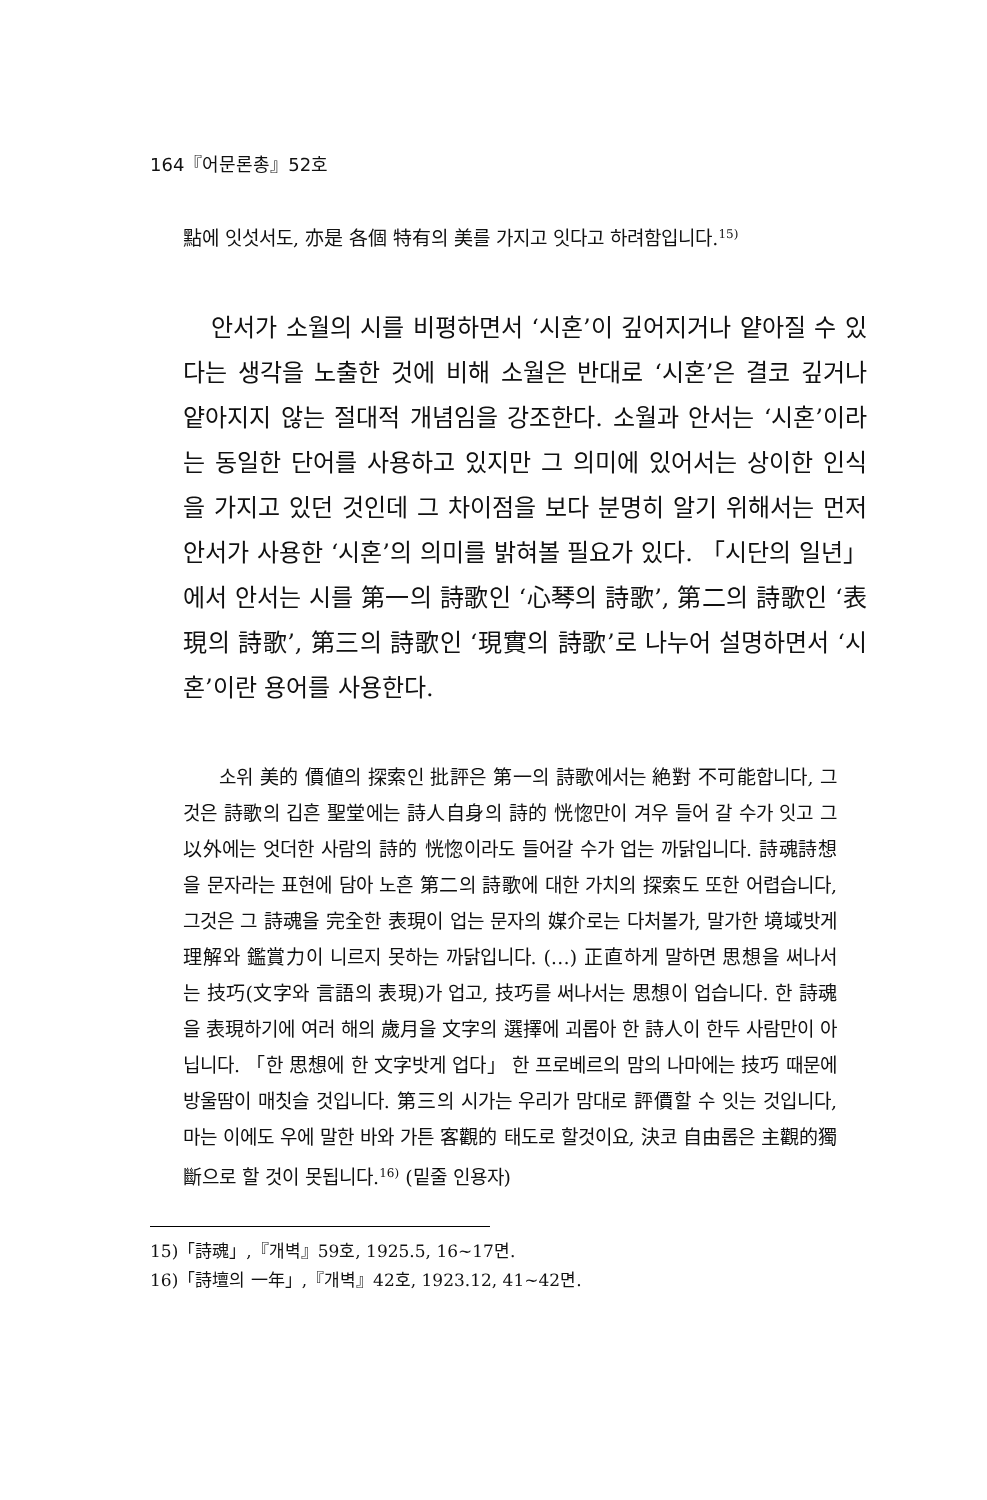164『어문론총』52호
點에 잇섯서도, 亦是 各個 特有의 美를 가지고 잇다고 하려함입니다.<sup>15)</sup>
안서가 소월의 시를 비평하면서 ‘시혼’이 깊어지거나 얕아질 수 있다는 생각을 노출한 것에 비해 소월은 반대로 ‘시혼’은 결코 깊거나 얕아지지 않는 절대적 개념임을 강조한다. 소월과 안서는 ‘시혼’이라는 동일한 단어를 사용하고 있지만 그 의미에 있어서는 상이한 인식을 가지고 있던 것인데 그 차이점을 보다 분명히 알기 위해서는 먼저 안서가 사용한 ‘시혼’의 의미를 밝혀볼 필요가 있다. 「시단의 일년」에서 안서는 시를 第一의 詩歌인 ‘心琴의 詩歌’, 第二의 詩歌인 ‘表現의 詩歌’, 第三의 詩歌인 ‘現實의 詩歌’로 나누어 설명하면서 ‘시혼’이란 용어를 사용한다.
소위 美的 價値의 探索인 批評은 第一의 詩歌에서는 絶對 不可能합니다, 그것은 詩歌의 깁흔 聖堂에는 詩人自身의 詩的 恍惚만이 겨우 들어 갈 수가 잇고 그 以外에는 엇더한 사람의 詩的 恍惚이라도 들어갈 수가 업는 까닭입니다. 詩魂詩想을 문자라는 표현에 담아 노흔 第二의 詩歌에 대한 가치의 探索도 또한 어렵습니다, 그것은 그 詩魂을 完全한 表現이 업는 문자의 媒介로는 다처볼가, 말가한 境域밧게 理解와 鑑賞力이 니르지 못하는 까닭입니다. (…) 正直하게 말하면 思想을 써나서는 技巧(文字와 言語의 表現)가 업고, 技巧를 써나서는 思想이 업습니다. 한 詩魂을 表現하기에 여러 해의 歲月을 文字의 選擇에 괴롭아 한 詩人이 한두 사람만이 아닙니다. 「한 思想에 한 文字밧게 업다」 한 프로베르의 맘의 나마에는 技巧 때문에 방울땀이 매칫슬 것입니다. 第三의 시가는 우리가 맘대로 評價할 수 잇는 것입니다, 마는 이에도 우에 말한 바와 가튼 客觀的 태도로 할것이요, 決코 自由롭은 主觀的獨斷으로 할 것이 못됩니다.<sup>16)</sup> (밑줄 인용자)
15)「詩魂」,『개벽』59호, 1925.5, 16~17면.
16)「詩壇의 一年」,『개벽』42호, 1923.12, 41~42면.